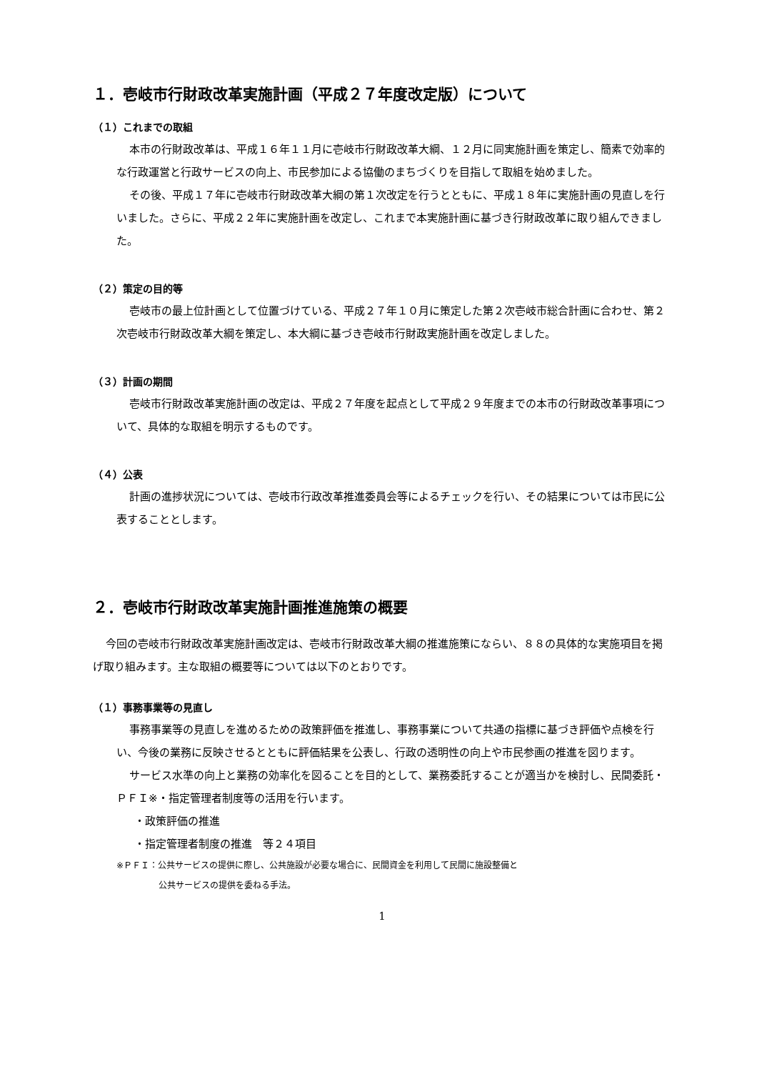１．壱岐市行財政改革実施計画（平成２７年度改定版）について
（１）これまでの取組
本市の行財政改革は、平成１６年１１月に壱岐市行財政改革大綱、１２月に同実施計画を策定し、簡素で効率的な行政運営と行政サービスの向上、市民参加による協働のまちづくりを目指して取組を始めました。
その後、平成１７年に壱岐市行財政改革大綱の第１次改定を行うとともに、平成１８年に実施計画の見直しを行いました。さらに、平成２２年に実施計画を改定し、これまで本実施計画に基づき行財政改革に取り組んできました。
（２）策定の目的等
壱岐市の最上位計画として位置づけている、平成２７年１０月に策定した第２次壱岐市総合計画に合わせ、第２次壱岐市行財政改革大綱を策定し、本大綱に基づき壱岐市行財政実施計画を改定しました。
（３）計画の期間
壱岐市行財政改革実施計画の改定は、平成２７年度を起点として平成２９年度までの本市の行財政改革事項について、具体的な取組を明示するものです。
（４）公表
計画の進捗状況については、壱岐市行政改革推進委員会等によるチェックを行い、その結果については市民に公表することとします。
２．壱岐市行財政改革実施計画推進施策の概要
今回の壱岐市行財政改革実施計画改定は、壱岐市行財政改革大綱の推進施策にならい、８８の具体的な実施項目を掲げ取り組みます。主な取組の概要等については以下のとおりです。
（１）事務事業等の見直し
事務事業等の見直しを進めるための政策評価を推進し、事務事業について共通の指標に基づき評価や点検を行い、今後の業務に反映させるとともに評価結果を公表し、行政の透明性の向上や市民参画の推進を図ります。
サービス水準の向上と業務の効率化を図ることを目的として、業務委託することが適当かを検討し、民間委託・ＰＦＩ※・指定管理者制度等の活用を行います。
・政策評価の推進
・指定管理者制度の推進　等２４項目
※ＰＦＩ：公共サービスの提供に際し、公共施設が必要な場合に、民間資金を利用して民間に施設整備と
公共サービスの提供を委ねる手法。
1